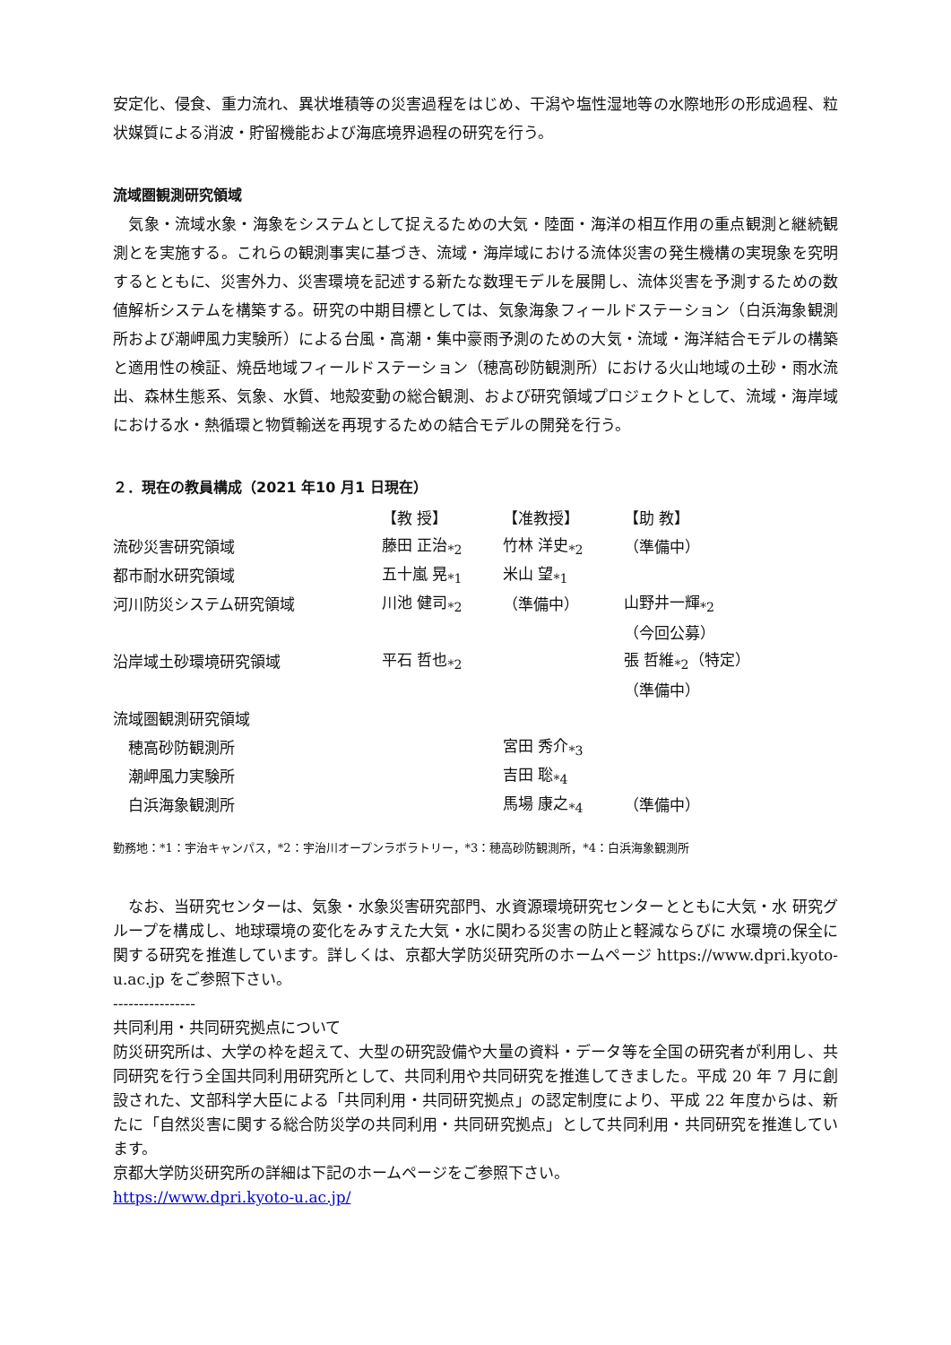安定化、侵食、重力流れ、異状堆積等の災害過程をはじめ、干潟や塩性湿地等の水際地形の形成過程、粒状媒質による消波・貯留機能および海底境界過程の研究を行う。
流域圏観測研究領域
　気象・流域水象・海象をシステムとして捉えるための大気・陸面・海洋の相互作用の重点観測と継続観測とを実施する。これらの観測事実に基づき、流域・海岸域における流体災害の発生機構の実現象を究明するとともに、災害外力、災害環境を記述する新たな数理モデルを展開し、流体災害を予測するための数値解析システムを構築する。研究の中期目標としては、気象海象フィールドステーション（白浜海象観測所および潮岬風力実験所）による台風・高潮・集中豪雨予測のための大気・流域・海洋結合モデルの構築と適用性の検証、焼岳地域フィールドステーション（穂高砂防観測所）における火山地域の土砂・雨水流出、森林生態系、気象、水質、地殻変動の総合観測、および研究領域プロジェクトとして、流域・海岸域における水・熱循環と物質輸送を再現するための結合モデルの開発を行う。
２．現在の教員構成（2021 年10 月1 日現在）
| | 【教 授】 | 【准教授】 | 【助 教】 |
| --- | --- | --- | --- |
| 流砂災害研究領域 | 藤田 正治<sub>*2</sub> | 竹林 洋史<sub>*2</sub> | （準備中） |
| 都市耐水研究領域 | 五十嵐 晃<sub>*1</sub> | 米山 望<sub>*1</sub> | |
| 河川防災システム研究領域 | 川池 健司<sub>*2</sub> | （準備中） | 山野井一輝<sub>*2</sub> |
| | | | （今回公募） |
| 沿岸域土砂環境研究領域 | 平石 哲也<sub>*2</sub> | | 張 哲維<sub>*2</sub>（特定） |
| | | | （準備中） |
| 流域圏観測研究領域 | | | |
| 穂高砂防観測所 | | 宮田 秀介<sub>*3</sub> | |
| 潮岬風力実験所 | | 吉田 聡<sub>*4</sub> | |
| 白浜海象観測所 | | 馬場 康之<sub>*4</sub> | （準備中） |
勤務地：*1：宇治キャンパス，*2：宇治川オープンラボラトリー，*3：穂高砂防観測所，*4：白浜海象観測所
　なお、当研究センターは、気象・水象災害研究部門、水資源環境研究センターとともに大気・水 研究グループを構成し、地球環境の変化をみすえた大気・水に関わる災害の防止と軽減ならびに 水環境の保全に関する研究を推進しています。詳しくは、京都大学防災研究所のホームページ https://www.dpri.kyoto-u.ac.jp をご参照下さい。
----------------
共同利用・共同研究拠点について
防災研究所は、大学の枠を超えて、大型の研究設備や大量の資料・データ等を全国の研究者が利用し、共同研究を行う全国共同利用研究所として、共同利用や共同研究を推進してきました。平成 20 年 7 月に創設された、文部科学大臣による「共同利用・共同研究拠点」の認定制度により、平成 22 年度からは、新たに「自然災害に関する総合防災学の共同利用・共同研究拠点」として共同利用・共同研究を推進しています。
京都大学防災研究所の詳細は下記のホームページをご参照下さい。
https://www.dpri.kyoto-u.ac.jp/